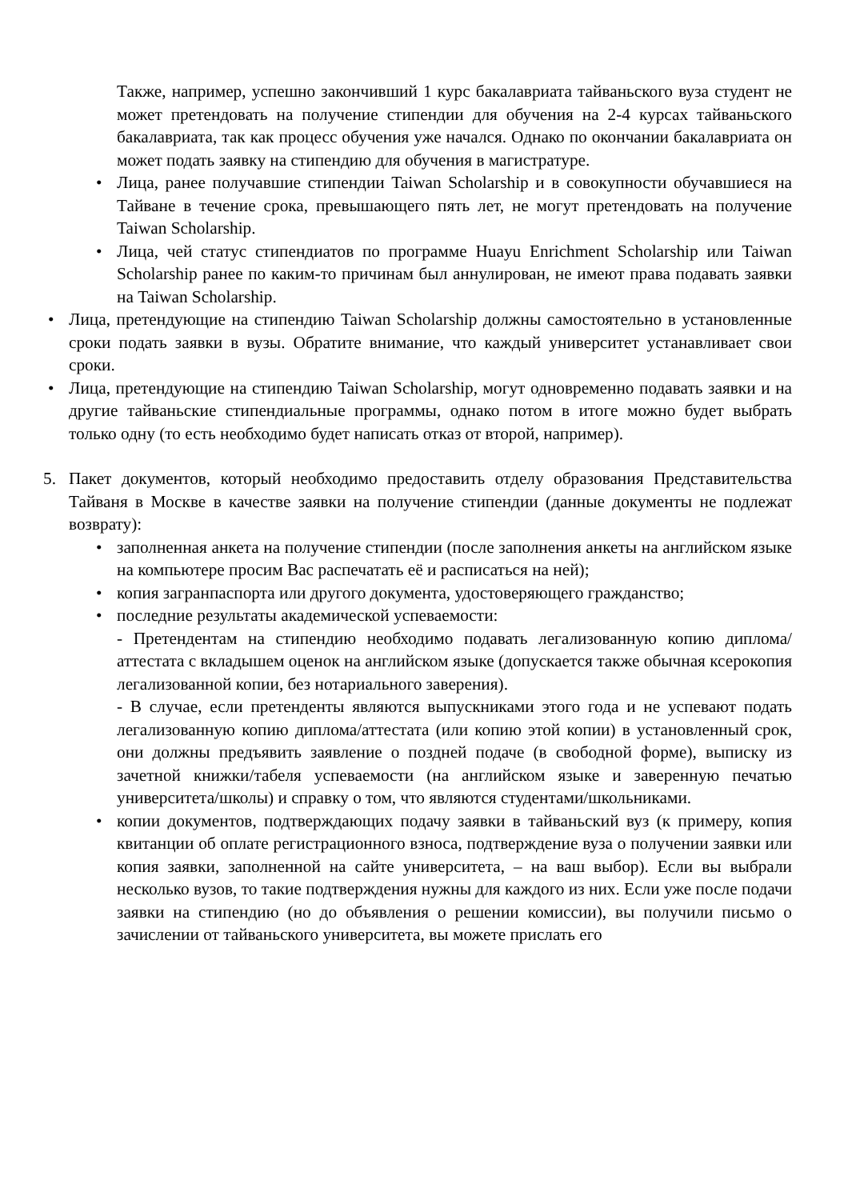Также, например, успешно закончивший 1 курс бакалавриата тайваньского вуза студент не может претендовать на получение стипендии для обучения на 2-4 курсах тайваньского бакалавриата, так как процесс обучения уже начался. Однако по окончании бакалавриата он может подать заявку на стипендию для обучения в магистратуре.
• Лица, ранее получавшие стипендии Taiwan Scholarship и в совокупности обучавшиеся на Тайване в течение срока, превышающего пять лет, не могут претендовать на получение Taiwan Scholarship.
• Лица, чей статус стипендиатов по программе Huayu Enrichment Scholarship или Taiwan Scholarship ранее по каким-то причинам был аннулирован, не имеют права подавать заявки на Taiwan Scholarship.
• Лица, претендующие на стипендию Taiwan Scholarship должны самостоятельно в установленные сроки подать заявки в вузы. Обратите внимание, что каждый университет устанавливает свои сроки.
• Лица, претендующие на стипендию Taiwan Scholarship, могут одновременно подавать заявки и на другие тайваньские стипендиальные программы, однако потом в итоге можно будет выбрать только одну (то есть необходимо будет написать отказ от второй, например).
5. Пакет документов, который необходимо предоставить отделу образования Представительства Тайваня в Москве в качестве заявки на получение стипендии (данные документы не подлежат возврату):
• заполненная анкета на получение стипендии (после заполнения анкеты на английском языке на компьютере просим Вас распечатать её и расписаться на ней);
• копия загранпаспорта или другого документа, удостоверяющего гражданство;
• последние результаты академической успеваемости:
- Претендентам на стипендию необходимо подавать легализованную копию диплома/аттестата с вкладышем оценок на английском языке (допускается также обычная ксерокопия легализованной копии, без нотариального заверения).
- В случае, если претенденты являются выпускниками этого года и не успевают подать легализованную копию диплома/аттестата (или копию этой копии) в установленный срок, они должны предъявить заявление о поздней подаче (в свободной форме), выписку из зачетной книжки/табеля успеваемости (на английском языке и заверенную печатью университета/школы) и справку о том, что являются студентами/школьниками.
• копии документов, подтверждающих подачу заявки в тайваньский вуз (к примеру, копия квитанции об оплате регистрационного взноса, подтверждение вуза о получении заявки или копия заявки, заполненной на сайте университета, – на ваш выбор). Если вы выбрали несколько вузов, то такие подтверждения нужны для каждого из них. Если уже после подачи заявки на стипендию (но до объявления о решении комиссии), вы получили письмо о зачислении от тайваньского университета, вы можете прислать его